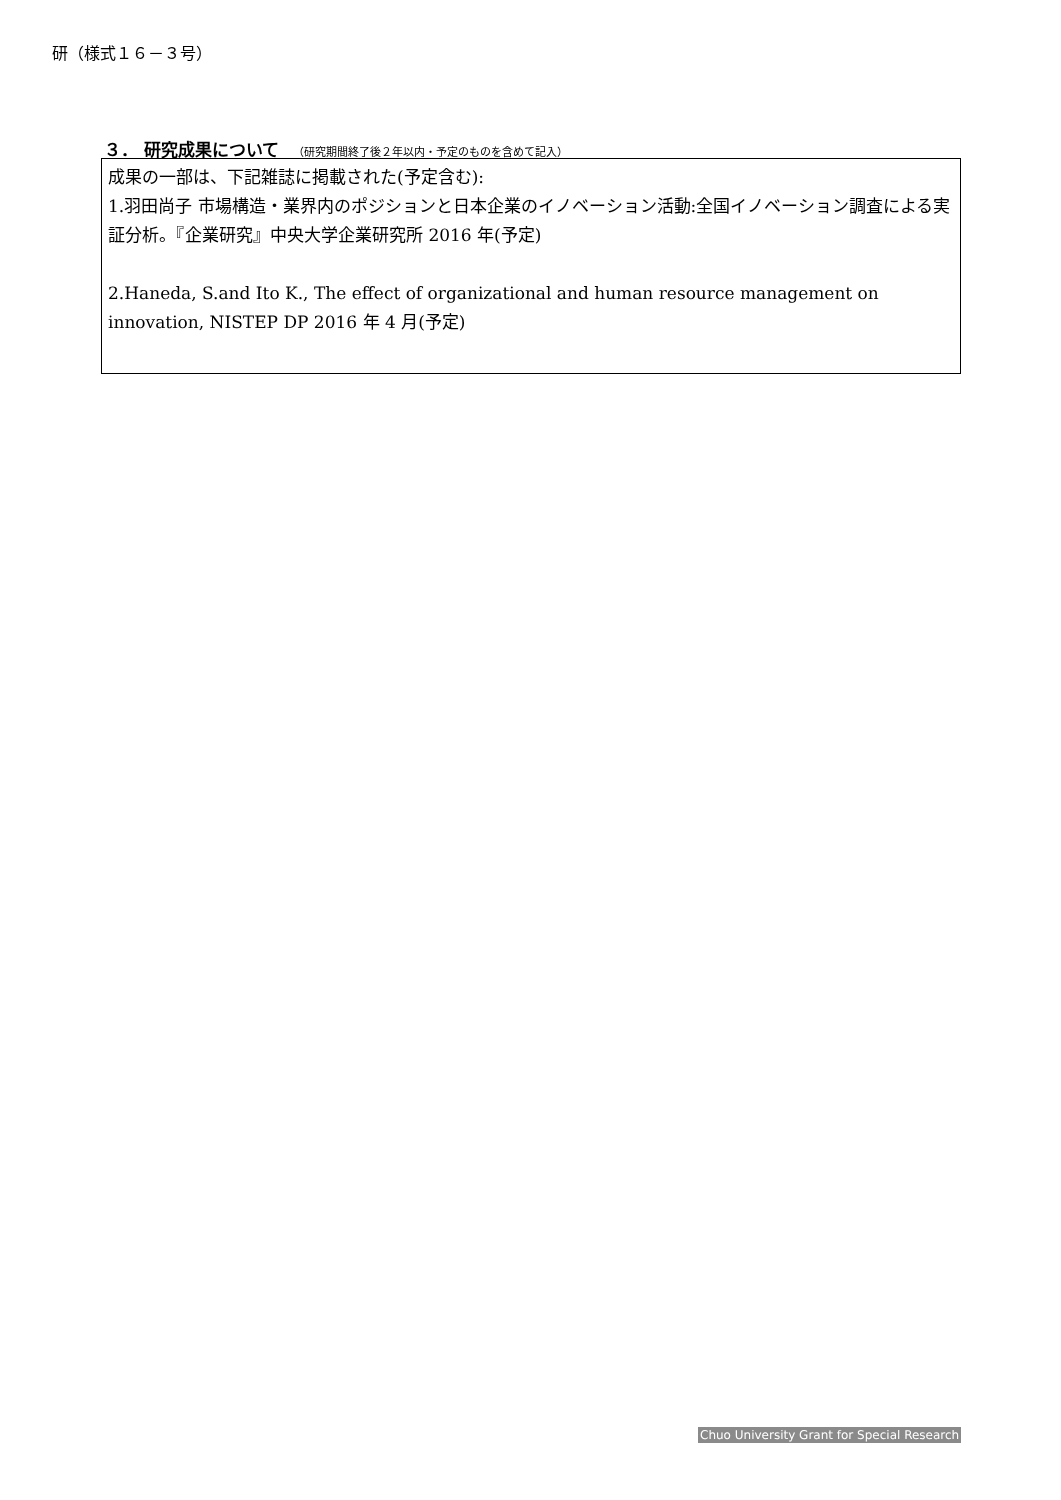研（様式１６－３号）
３． 研究成果について （研究期間終了後２年以内・予定のものを含めて記入）
成果の一部は、下記雑誌に掲載された(予定含む):
1.羽田尚子 市場構造・業界内のポジションと日本企業のイノベーション活動:全国イノベーション調査による実証分析。『企業研究』中央大学企業研究所 2016 年(予定)
2.Haneda, S.and Ito K., The effect of organizational and human resource management on innovation, NISTEP DP 2016 年 4 月(予定)
Chuo University Grant for Special Research